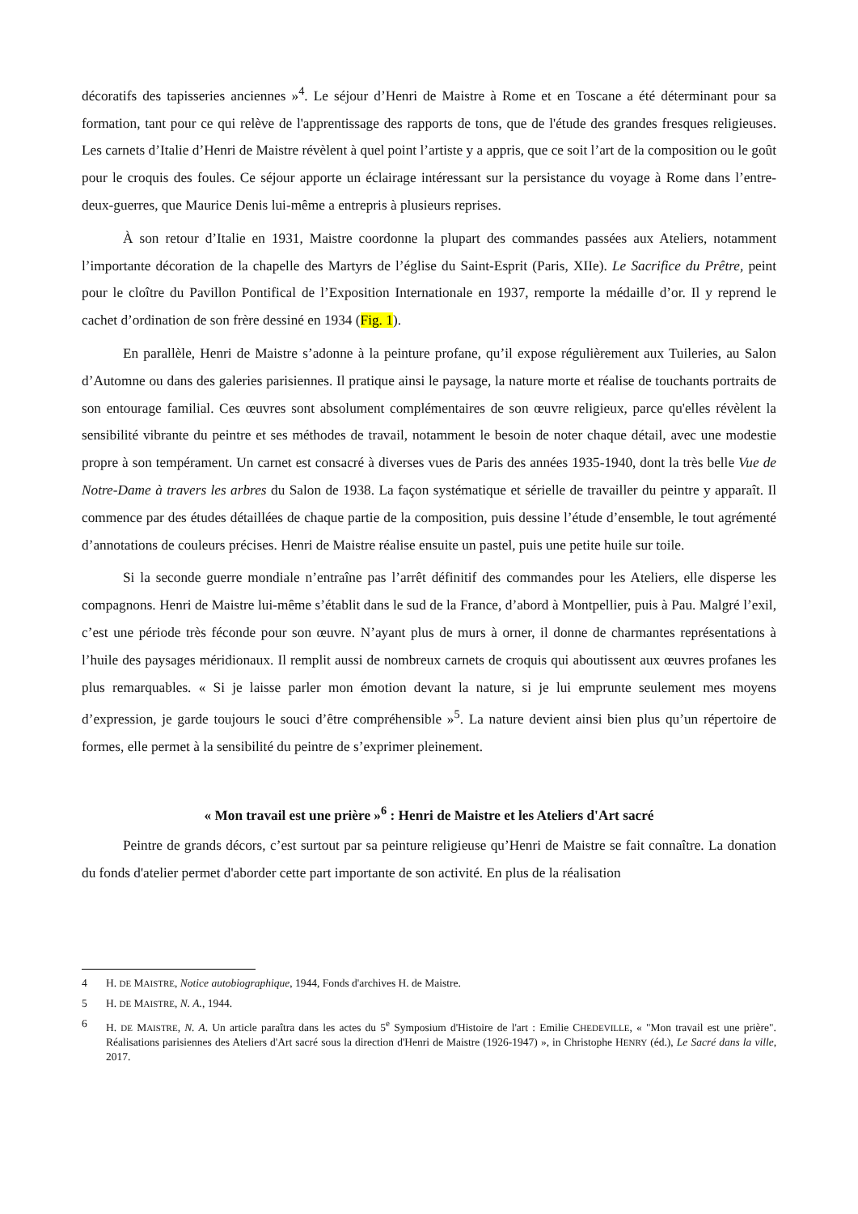décoratifs des tapisseries anciennes »<sup>4</sup>. Le séjour d’Henri de Maistre à Rome et en Toscane a été déterminant pour sa formation, tant pour ce qui relève de l'apprentissage des rapports de tons, que de l'étude des grandes fresques religieuses. Les carnets d’Italie d’Henri de Maistre révèlent à quel point l’artiste y a appris, que ce soit l’art de la composition ou le goût pour le croquis des foules. Ce séjour apporte un éclairage intéressant sur la persistance du voyage à Rome dans l’entre-deux-guerres, que Maurice Denis lui-même a entrepris à plusieurs reprises.
À son retour d’Italie en 1931, Maistre coordonne la plupart des commandes passées aux Ateliers, notamment l’importante décoration de la chapelle des Martyrs de l’église du Saint-Esprit (Paris, XIIe). Le Sacrifice du Prêtre, peint pour le cloître du Pavillon Pontifical de l’Exposition Internationale en 1937, remporte la médaille d’or. Il y reprend le cachet d’ordination de son frère dessiné en 1934 (Fig. 1).
En parallèle, Henri de Maistre s’adonne à la peinture profane, qu’il expose régulièrement aux Tuileries, au Salon d’Automne ou dans des galeries parisiennes. Il pratique ainsi le paysage, la nature morte et réalise de touchants portraits de son entourage familial. Ces œuvres sont absolument complémentaires de son œuvre religieux, parce qu'elles révèlent la sensibilité vibrante du peintre et ses méthodes de travail, notamment le besoin de noter chaque détail, avec une modestie propre à son tempérament. Un carnet est consacré à diverses vues de Paris des années 1935-1940, dont la très belle Vue de Notre-Dame à travers les arbres du Salon de 1938. La façon systématique et sérielle de travailler du peintre y apparaît. Il commence par des études détaillées de chaque partie de la composition, puis dessine l’étude d’ensemble, le tout agrémenté d’annotations de couleurs précises. Henri de Maistre réalise ensuite un pastel, puis une petite huile sur toile.
Si la seconde guerre mondiale n’entraîne pas l’arrêt définitif des commandes pour les Ateliers, elle disperse les compagnons. Henri de Maistre lui-même s’établit dans le sud de la France, d’abord à Montpellier, puis à Pau. Malgré l’exil, c’est une période très féconde pour son œuvre. N’ayant plus de murs à orner, il donne de charmantes représentations à l’huile des paysages méridionaux. Il remplit aussi de nombreux carnets de croquis qui aboutissent aux œuvres profanes les plus remarquables. « Si je laisse parler mon émotion devant la nature, si je lui emprunte seulement mes moyens d’expression, je garde toujours le souci d’être compréhensible »<sup>5</sup>. La nature devient ainsi bien plus qu’un répertoire de formes, elle permet à la sensibilité du peintre de s’exprimer pleinement.
« Mon travail est une prière »<sup>6</sup> : Henri de Maistre et les Ateliers d'Art sacré
Peintre de grands décors, c’est surtout par sa peinture religieuse qu’Henri de Maistre se fait connaître. La donation du fonds d'atelier permet d'aborder cette part importante de son activité. En plus de la réalisation
4 H. DE MAISTRE, Notice autobiographique, 1944, Fonds d'archives H. de Maistre.
5 H. DE MAISTRE, N. A., 1944.
6 H. DE MAISTRE, N. A. Un article paraîtra dans les actes du 5<sup>e</sup> Symposium d'Histoire de l'art : Emilie CHEDEVILLE, « "Mon travail est une prière". Réalisations parisiennes des Ateliers d'Art sacré sous la direction d'Henri de Maistre (1926-1947) », in Christophe HENRY (éd.), Le Sacré dans la ville, 2017.